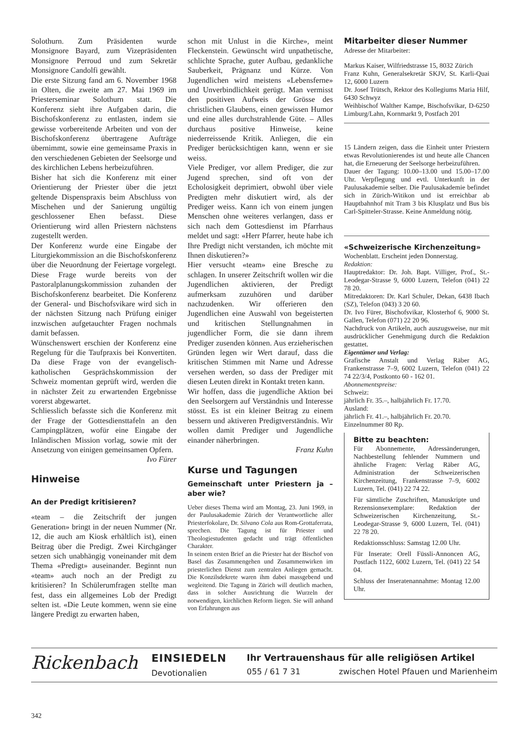Solothurn. Zum Präsidenten wurde Monsignore Bayard, zum Vizepräsidenten Monsignore Perroud und zum Sekretär Monsignore Candolfi gewählt.
Die erste Sitzung fand am 6. November 1968 in Olten, die zweite am 27. Mai 1969 im Priesterseminar Solothurn statt. Die Konferenz sieht ihre Aufgaben darin, die Bischofskonferenz zu entlasten, indem sie gewisse vorbereitende Arbeiten und von der Bischofskonferenz übertragene Aufträge übernimmt, sowie eine gemeinsame Praxis in den verschiedenen Gebieten der Seelsorge und des kirchlichen Lebens herbeizuführen.
Bisher hat sich die Konferenz mit einer Orientierung der Priester über die jetzt geltende Dispenspraxis beim Abschluss von Mischehen und der Sanierung ungültig geschlossener Ehen befasst. Diese Orientierung wird allen Priestern nächstens zugestellt werden.
Der Konferenz wurde eine Eingabe der Liturgiekommission an die Bischofskonferenz über die Neuordnung der Feiertage vorgelegt. Diese Frage wurde bereits von der Pastoralplanungskommission zuhanden der Bischofskonferenz bearbeitet. Die Konferenz der General- und Bischofsvikare wird sich in der nächsten Sitzung nach Prüfung einiger inzwischen aufgetauchter Fragen nochmals damit befassen.
Wünschenswert erschien der Konferenz eine Regelung für die Taufpraxis bei Konvertiten. Da diese Frage von der evangelisch-katholischen Gesprächskommission der Schweiz momentan geprüft wird, werden die in nächster Zeit zu erwartenden Ergebnisse vorerst abgewartet.
Schliesslich befasste sich die Konferenz mit der Frage der Gottesdiensttafeln an den Campingplätzen, wofür eine Eingabe der Inländischen Mission vorlag, sowie mit der Ansetzung von einigen gemeinsamen Opfern. Ivo Fürer
Hinweise
An der Predigt kritisieren?
«team – die Zeitschrift der jungen Generation» bringt in der neuen Nummer (Nr. 12, die auch am Kiosk erhältlich ist), einen Beitrag über die Predigt. Zwei Kirchgänger setzen sich unabhängig voneinander mit dem Thema «Predigt» auseinander. Beginnt nun «team» auch noch an der Predigt zu kritisieren? In Schülerumfragen stellte man fest, dass ein allgemeines Lob der Predigt selten ist. «Die Leute kommen, wenn sie eine längere Predigt zu erwarten haben,
schon mit Unlust in die Kirche», meint Fleckenstein. Gewünscht wird unpathetische, schlichte Sprache, guter Aufbau, gedankliche Sauberkeit, Prägnanz und Kürze. Von Jugendlichen wird meistens «Lebensferne» und Unverbindlichkeit gerügt. Man vermisst den positiven Aufweis der Grösse des christlichen Glaubens, einen gewissen Humor und eine alles durchstrahlende Güte. – Alles durchaus positive Hinweise, keine niederreissende Kritik. Anliegen, die ein Prediger berücksichtigen kann, wenn er sie weiss.
Viele Prediger, vor allem Prediger, die zur Jugend sprechen, sind oft von der Echolosigkeit deprimiert, obwohl über viele Predigten mehr diskutiert wird, als der Prediger weiss. Kann ich von einem jungen Menschen ohne weiteres verlangen, dass er sich nach dem Gottesdienst im Pfarrhaus meldet und sagt: «Herr Pfarrer, heute habe ich Ihre Predigt nicht verstanden, ich möchte mit Ihnen diskutieren?»
Hier versucht «team» eine Bresche zu schlagen. In unserer Zeitschrift wollen wir die Jugendlichen aktivieren, der Predigt aufmerksam zuzuhören und darüber nachzudenken. Wir offerieren den Jugendlichen eine Auswahl von begeisterten und kritischen Stellungnahmen in jugendlicher Form, die sie dann ihrem Prediger zusenden können. Aus erzieherischen Gründen legen wir Wert darauf, dass die kritischen Stimmen mit Name und Adresse versehen werden, so dass der Prediger mit diesen Leuten direkt in Kontakt treten kann.
Wir hoffen, dass die jugendliche Aktion bei den Seelsorgern auf Verständnis und Interesse stösst. Es ist ein kleiner Beitrag zu einem bessern und aktiveren Predigtverständnis. Wir wollen damit Prediger und Jugendliche einander näherbringen.
Franz Kuhn
Kurse und Tagungen
Gemeinschaft unter Priestern ja – aber wie?
Ueber dieses Thema wird am Montag, 23. Juni 1969, in der Paulusakademie Zürich der Verantwortliche aller Priesterfokolare, Dr. Silvano Cola aus Rom-Grottaferrata, sprechen. Die Tagung ist für Priester und Theologiestudenten gedacht und trägt öffentlichen Charakter.
In seinem ersten Brief an die Priester hat der Bischof von Basel das Zusammengehen und Zusammenwirken im priesterlichen Dienst zum zentralen Anliegen gemacht. Die Konzilsdekrete waren ihm dabei massgebend und wegleitend. Die Tagung in Zürich will deutlich machen, dass in solcher Ausrichtung die Wurzeln der notwendigen, kirchlichen Reform liegen. Sie will anhand von Erfahrungen aus
Mitarbeiter dieser Nummer
Adresse der Mitarbeiter:
Markus Kaiser, Wilfriedstrasse 15, 8032 Zürich
Franz Kuhn, Generalsekretär SKJV, St. Karli-Quai 12, 6000 Luzern
Dr. Josef Trütsch, Rektor des Kollegiums Maria Hilf, 6430 Schwyz
Weihbischof Walther Kampe, Bischofsvikar, D-6250 Limburg/Lahn, Kornmarkt 9, Postfach 201
15 Ländern zeigen, dass die Einheit unter Priestern etwas Revolutionierendes ist und heute alle Chancen hat, die Erneuerung der Seelsorge herbeizuführen.
Dauer der Tagung: 10.00–13.00 und 15.00–17.00 Uhr. Verpflegung und evtl. Unterkunft in der Paulusakademie selber. Die Paulusakademie befindet sich in Zürich-Witikon und ist erreichbar ab Hauptbahnhof mit Tram 3 bis Klusplatz und Bus bis Carl-Spitteler-Strasse. Keine Anmeldung nötig.
«Schweizerische Kirchenzeitung»
Wochenblatt. Erscheint jeden Donnerstag.
Redaktion:
Hauptredaktor: Dr. Joh. Bapt. Villiger, Prof., St.-Leodegar-Strasse 9, 6000 Luzern, Telefon (041) 22 78 20.
Mitredaktoren: Dr. Karl Schuler, Dekan, 6438 Ibach (SZ), Telefon (043) 3 20 60.
Dr. Ivo Fürer, Bischofsvikar, Klosterhof 6, 9000 St. Gallen, Telefon (071) 22 20 96.
Nachdruck von Artikeln, auch auszugsweise, nur mit ausdrücklicher Genehmigung durch die Redaktion gestattet.
Eigentümer und Verlag:
Grafische Anstalt und Verlag Räber AG, Frankenstrasse 7–9, 6002 Luzern, Telefon (041) 22 74 22/3/4, Postkonto 60 - 162 01.
Abonnementspreise:
Schweiz:
jährlich Fr. 35.–, halbjährlich Fr. 17.70.
Ausland:
jährlich Fr. 41.–, halbjährlich Fr. 20.70.
Einzelnummer 80 Rp.
Bitte zu beachten:
Für Abonnemente, Adressänderungen, Nachbestellung fehlender Nummern und ähnliche Fragen: Verlag Räber AG, Administration der Schweizerischen Kirchenzeitung, Frankenstrasse 7–9, 6002 Luzern, Tel. (041) 22 74 22.
Für sämtliche Zuschriften, Manuskripte und Rezensionsexemplare: Redaktion der Schweizerischen Kirchenzeitung, St.-Leodegar-Strasse 9, 6000 Luzern, Tel. (041) 22 78 20.
Redaktionsschluss: Samstag 12.00 Uhr.
Für Inserate: Orell Füssli-Annoncen AG, Postfach 1122, 6002 Luzern, Tel. (041) 22 54 04.
Schluss der Inseratenannahme: Montag 12.00 Uhr.
Rickenbach
EINSIEDELN
Devotionalien
Ihr Vertrauenshaus für alle religiösen Artikel
055 / 61 7 31 zwischen Hotel Pfauen und Marienheim
342